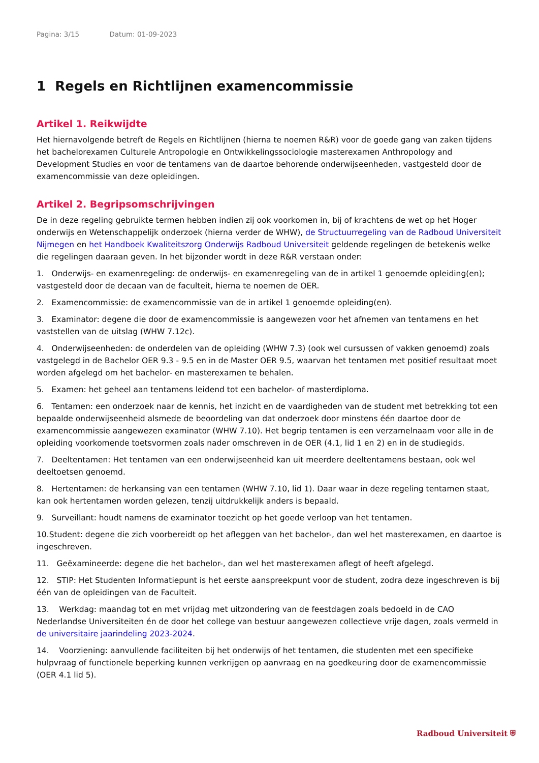Pagina: 3/15 Datum: 01-09-2023
1 Regels en Richtlijnen examencommissie
Artikel 1. Reikwijdte
Het hiernavolgende betreft de Regels en Richtlijnen (hierna te noemen R&R) voor de goede gang van zaken tijdens het bachelorexamen Culturele Antropologie en Ontwikkelingssociologie masterexamen Anthropology and Development Studies en voor de tentamens van de daartoe behorende onderwijseenheden, vastgesteld door de examencommissie van deze opleidingen.
Artikel 2. Begripsomschrijvingen
De in deze regeling gebruikte termen hebben indien zij ook voorkomen in, bij of krachtens de wet op het Hoger onderwijs en Wetenschappelijk onderzoek (hierna verder de WHW), de Structuurregeling van de Radboud Universiteit Nijmegen en het Handboek Kwaliteitszorg Onderwijs Radboud Universiteit geldende regelingen de betekenis welke die regelingen daaraan geven. In het bijzonder wordt in deze R&R verstaan onder:
1. Onderwijs- en examenregeling: de onderwijs- en examenregeling van de in artikel 1 genoemde opleiding(en); vastgesteld door de decaan van de faculteit, hierna te noemen de OER.
2. Examencommissie: de examencommissie van de in artikel 1 genoemde opleiding(en).
3. Examinator: degene die door de examencommissie is aangewezen voor het afnemen van tentamens en het vaststellen van de uitslag (WHW 7.12c).
4. Onderwijseenheden: de onderdelen van de opleiding (WHW 7.3) (ook wel cursussen of vakken genoemd) zoals vastgelegd in de Bachelor OER 9.3 - 9.5 en in de Master OER 9.5, waarvan het tentamen met positief resultaat moet worden afgelegd om het bachelor- en masterexamen te behalen.
5. Examen: het geheel aan tentamens leidend tot een bachelor- of masterdiploma.
6. Tentamen: een onderzoek naar de kennis, het inzicht en de vaardigheden van de student met betrekking tot een bepaalde onderwijseenheid alsmede de beoordeling van dat onderzoek door minstens één daartoe door de examencommissie aangewezen examinator (WHW 7.10). Het begrip tentamen is een verzamelnaam voor alle in de opleiding voorkomende toetsvormen zoals nader omschreven in de OER (4.1, lid 1 en 2) en in de studiegids.
7. Deeltentamen: Het tentamen van een onderwijseenheid kan uit meerdere deeltentamens bestaan, ook wel deeltoetsen genoemd.
8. Hertentamen: de herkansing van een tentamen (WHW 7.10, lid 1). Daar waar in deze regeling tentamen staat, kan ook hertentamen worden gelezen, tenzij uitdrukkelijk anders is bepaald.
9. Surveillant: houdt namens de examinator toezicht op het goede verloop van het tentamen.
10.Student: degene die zich voorbereidt op het afleggen van het bachelor-, dan wel het masterexamen, en daartoe is ingeschreven.
11. Geëxamineerde: degene die het bachelor-, dan wel het masterexamen aflegt of heeft afgelegd.
12. STIP: Het Studenten Informatiepunt is het eerste aanspreekpunt voor de student, zodra deze ingeschreven is bij één van de opleidingen van de Faculteit.
13. Werkdag: maandag tot en met vrijdag met uitzondering van de feestdagen zoals bedoeld in de CAO Nederlandse Universiteiten én de door het college van bestuur aangewezen collectieve vrije dagen, zoals vermeld in de universitaire jaarindeling 2023-2024.
14. Voorziening: aanvullende faciliteiten bij het onderwijs of het tentamen, die studenten met een specifieke hulpvraag of functionele beperking kunnen verkrijgen op aanvraag en na goedkeuring door de examencommissie (OER 4.1 lid 5).
Radboud Universiteit ⛨